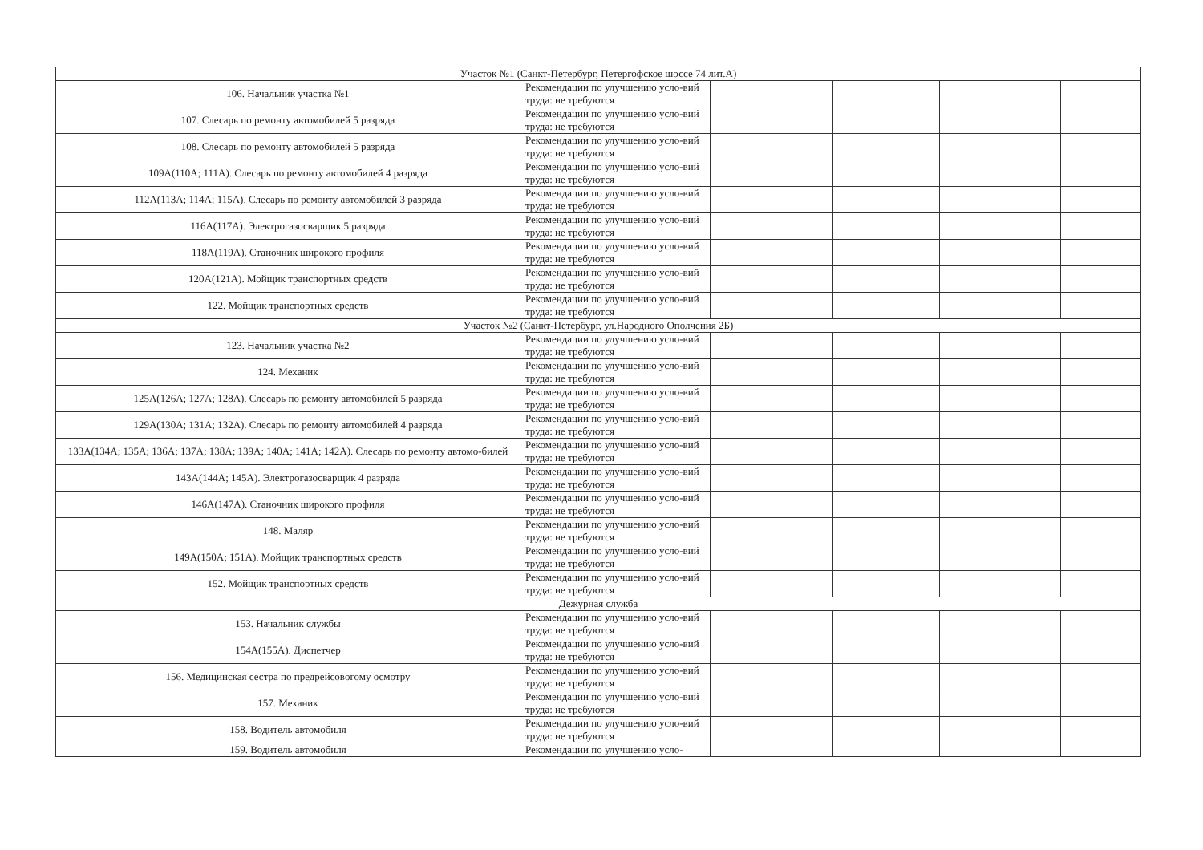| Участок №1 (Санкт-Петербург, Петергофское шоссе 74 лит.А) | | | | | |
| 106. Начальник участка №1 | Рекомендации по улучшению усло-вий труда: не требуются | | | | |
| 107. Слесарь по ремонту автомобилей 5 разряда | Рекомендации по улучшению усло-вий труда: не требуются | | | | |
| 108. Слесарь по ремонту автомобилей 5 разряда | Рекомендации по улучшению усло-вий труда: не требуются | | | | |
| 109А(110А; 111А). Слесарь по ремонту автомобилей 4 разряда | Рекомендации по улучшению усло-вий труда: не требуются | | | | |
| 112А(113А; 114А; 115А). Слесарь по ремонту автомобилей 3 разряда | Рекомендации по улучшению усло-вий труда: не требуются | | | | |
| 116А(117А). Электрогазосварщик 5 разряда | Рекомендации по улучшению усло-вий труда: не требуются | | | | |
| 118А(119А). Станочник широкого профиля | Рекомендации по улучшению усло-вий труда: не требуются | | | | |
| 120А(121А). Мойщик транспортных средств | Рекомендации по улучшению усло-вий труда: не требуются | | | | |
| 122. Мойщик транспортных средств | Рекомендации по улучшению усло-вий труда: не требуются | | | | |
| Участок №2 (Санкт-Петербург, ул.Народного Ополчения 2Б) | | | | | |
| 123. Начальник участка №2 | Рекомендации по улучшению усло-вий труда: не требуются | | | | |
| 124. Механик | Рекомендации по улучшению усло-вий труда: не требуются | | | | |
| 125А(126А; 127А; 128А). Слесарь по ремонту автомобилей 5 разряда | Рекомендации по улучшению усло-вий труда: не требуются | | | | |
| 129А(130А; 131А; 132А). Слесарь по ремонту автомобилей 4 разряда | Рекомендации по улучшению усло-вий труда: не требуются | | | | |
| 133А(134А; 135А; 136А; 137А; 138А; 139А; 140А; 141А; 142А). Слесарь по ремонту автомо-билей | Рекомендации по улучшению усло-вий труда: не требуются | | | | |
| 143А(144А; 145А). Электрогазосварщик 4 разряда | Рекомендации по улучшению усло-вий труда: не требуются | | | | |
| 146А(147А). Станочник широкого профиля | Рекомендации по улучшению усло-вий труда: не требуются | | | | |
| 148. Маляр | Рекомендации по улучшению усло-вий труда: не требуются | | | | |
| 149А(150А; 151А). Мойщик транспортных средств | Рекомендации по улучшению усло-вий труда: не требуются | | | | |
| 152. Мойщик транспортных средств | Рекомендации по улучшению усло-вий труда: не требуются | | | | |
| Дежурная служба | | | | | |
| 153. Начальник службы | Рекомендации по улучшению усло-вий труда: не требуются | | | | |
| 154А(155А). Диспетчер | Рекомендации по улучшению усло-вий труда: не требуются | | | | |
| 156. Медицинская сестра по предрейсовогому осмотру | Рекомендации по улучшению усло-вий труда: не требуются | | | | |
| 157. Механик | Рекомендации по улучшению усло-вий труда: не требуются | | | | |
| 158. Водитель автомобиля | Рекомендации по улучшению усло-вий труда: не требуются | | | | |
| 159. Водитель автомобиля | Рекомендации по улучшению усло- | | | | |